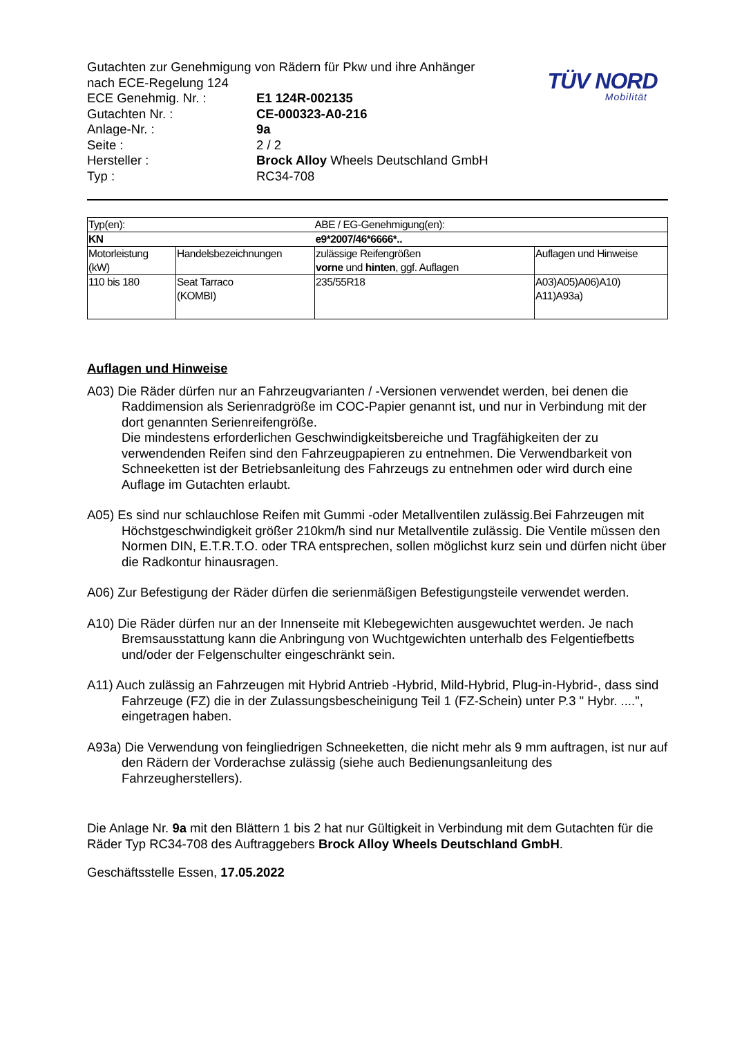Gutachten zur Genehmigung von Rädern für Pkw und ihre Anhänger
nach ECE-Regelung 124
| ECE Genehmig. Nr. : | E1 124R-002135 |
| Gutachten Nr. : | CE-000323-A0-216 |
| Anlage-Nr. : | 9a |
| Seite : | 2 / 2 |
| Hersteller : | Brock Alloy Wheels Deutschland GmbH |
| Typ : | RC34-708 |
TÜV NORD
Mobilität
| Typ(en): | | ABE / EG-Genehmigung(en): | |
| KN | | e9*2007/46*6666*.. | |
| Motorleistung (kW) | Handelsbezeichnungen | zulässige Reifengrößen vorne und hinten , ggf. Auflagen | Auflagen und Hinweise |
| 110 bis 180 | Seat Tarraco (KOMBI) | 235/55R18 | A03)A05)A06)A10) A11)A93a) |
Auflagen und Hinweise
A03) Die Räder dürfen nur an Fahrzeugvarianten / -Versionen verwendet werden, bei denen die Raddimension als Serienradgröße im COC-Papier genannt ist, und nur in Verbindung mit der dort genannten Serienreifengröße.
Die mindestens erforderlichen Geschwindigkeitsbereiche und Tragfähigkeiten der zu verwendenden Reifen sind den Fahrzeugpapieren zu entnehmen. Die Verwendbarkeit von Schneeketten ist der Betriebsanleitung des Fahrzeugs zu entnehmen oder wird durch eine Auflage im Gutachten erlaubt.
A05) Es sind nur schlauchlose Reifen mit Gummi -oder Metallventilen zulässig.Bei Fahrzeugen mit Höchstgeschwindigkeit größer 210km/h sind nur Metallventile zulässig. Die Ventile müssen den Normen DIN, E.T.R.T.O. oder TRA entsprechen, sollen möglichst kurz sein und dürfen nicht über die Radkontur hinausragen.
A06) Zur Befestigung der Räder dürfen die serienmäßigen Befestigungsteile verwendet werden.
A10) Die Räder dürfen nur an der Innenseite mit Klebegewichten ausgewuchtet werden. Je nach Bremsausstattung kann die Anbringung von Wuchtgewichten unterhalb des Felgentiefbetts und/oder der Felgenschulter eingeschränkt sein.
A11) Auch zulässig an Fahrzeugen mit Hybrid Antrieb -Hybrid, Mild-Hybrid, Plug-in-Hybrid-, dass sind Fahrzeuge (FZ) die in der Zulassungsbescheinigung Teil 1 (FZ-Schein) unter P.3 " Hybr. ....", eingetragen haben.
A93a) Die Verwendung von feingliedrigen Schneeketten, die nicht mehr als 9 mm auftragen, ist nur auf den Rädern der Vorderachse zulässig (siehe auch Bedienungsanleitung des Fahrzeugherstellers).
Die Anlage Nr. 9a mit den Blättern 1 bis 2 hat nur Gültigkeit in Verbindung mit dem Gutachten für die Räder Typ RC34-708 des Auftraggebers Brock Alloy Wheels Deutschland GmbH.
Geschäftsstelle Essen, 17.05.2022